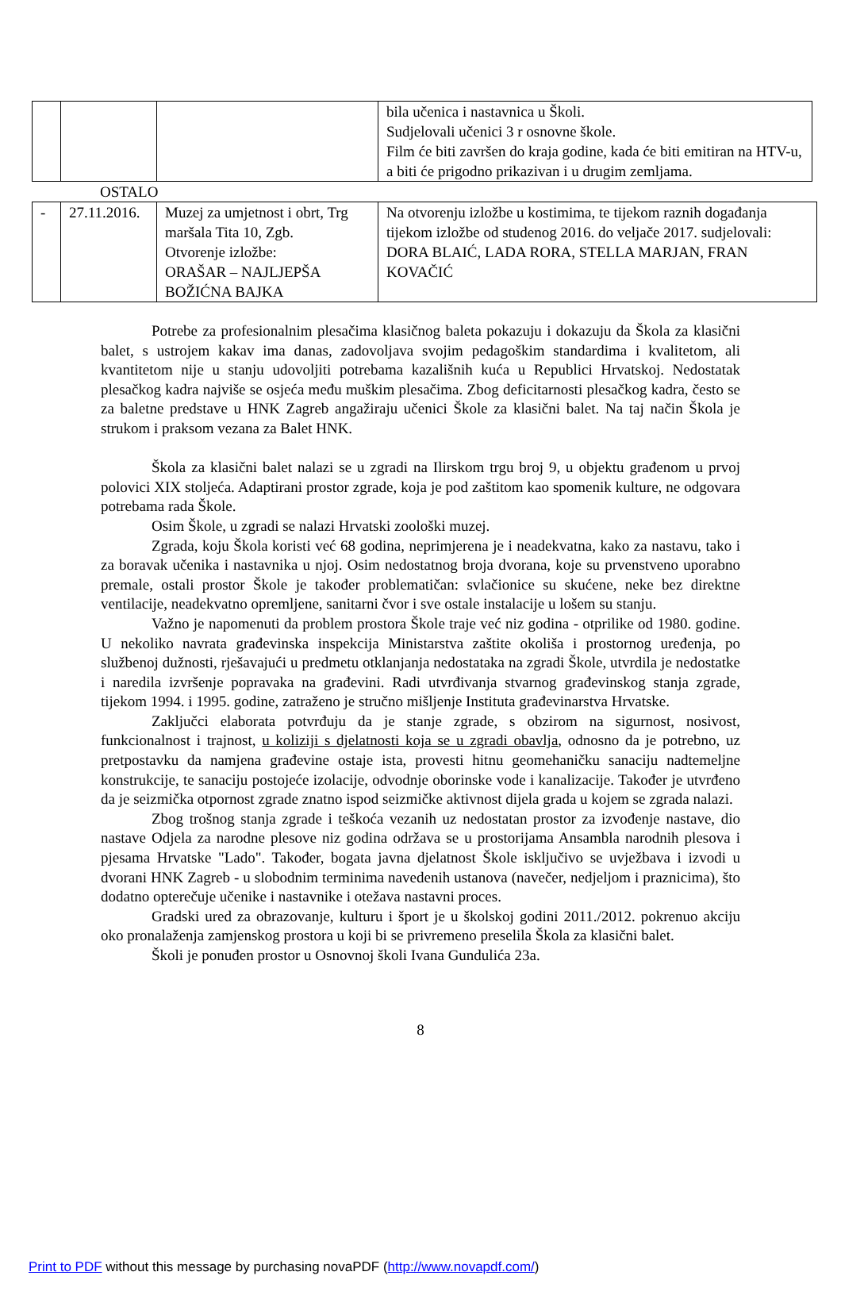| | | | bila učenica i nastavnica u Školi. Sudjelovali učenici 3 r osnovne škole. Film će biti završen do kraja godine, kada će biti emitiran na HTV-u, a biti će prigodno prikazivan i u drugim zemljama. |
OSTALO
| - | 27.11.2016. | Muzej za umjetnost i obrt, Trg maršala Tita 10, Zgb. Otvorenje izložbe: ORAŠAR – NAJLJEPŠA BOŽIĆNA BAJKA | Na otvorenju izložbe u kostimima, te tijekom raznih događanja tijekom izložbe od studenog 2016. do veljače 2017. sudjelovali: DORA BLAIĆ, LADA RORA, STELLA MARJAN, FRAN KOVAČIĆ |
Potrebe za profesionalnim plesačima klasičnog baleta pokazuju i dokazuju da Škola za klasični balet, s ustrojem kakav ima danas, zadovoljava svojim pedagoškim standardima i kvalitetom, ali kvantitetom nije u stanju udovoljiti potrebama kazališnih kuća u Republici Hrvatskoj. Nedostatak plesačkog kadra najviše se osjeća među muškim plesačima. Zbog deficitarnosti plesačkog kadra, često se za baletne predstave u HNK Zagreb angažiraju učenici Škole za klasični balet. Na taj način Škola je strukom i praksom vezana za Balet HNK.
Škola za klasični balet nalazi se u zgradi na Ilirskom trgu broj 9, u objektu građenom u prvoj polovici XIX stoljeća. Adaptirani prostor zgrade, koja je pod zaštitom kao spomenik kulture, ne odgovara potrebama rada Škole.
Osim Škole, u zgradi se nalazi Hrvatski zoološki muzej.
Zgrada, koju Škola koristi već 68 godina, neprimjerena je i neadekvatna, kako za nastavu, tako i za boravak učenika i nastavnika u njoj. Osim nedostatnog broja dvorana, koje su prvenstveno uporabno premale, ostali prostor Škole je također problematičan: svlačionice su skućene, neke bez direktne ventilacije, neadekvatno opremljene, sanitarni čvor i sve ostale instalacije u lošem su stanju.
Važno je napomenuti da problem prostora Škole traje već niz godina - otprilike od 1980. godine. U nekoliko navrata građevinska inspekcija Ministarstva zaštite okoliša i prostornog uređenja, po službenoj dužnosti, rješavajući u predmetu otklanjanja nedostataka na zgradi Škole, utvrdila je nedostatke i naredila izvršenje popravaka na građevini. Radi utvrđivanja stvarnog građevinskog stanja zgrade, tijekom 1994. i 1995. godine, zatraženo je stručno mišljenje Instituta građevinarstva Hrvatske.
Zaključci elaborata potvrđuju da je stanje zgrade, s obzirom na sigurnost, nosivost, funkcionalnost i trajnost, u koliziji s djelatnosti koja se u zgradi obavlja, odnosno da je potrebno, uz pretpostavku da namjena građevine ostaje ista, provesti hitnu geomehaničku sanaciju nadtemeljne konstrukcije, te sanaciju postojeće izolacije, odvodnje oborinske vode i kanalizacije. Također je utvrđeno da je seizmička otpornost zgrade znatno ispod seizmičke aktivnost dijela grada u kojem se zgrada nalazi.
Zbog trošnog stanja zgrade i teškoća vezanih uz nedostatan prostor za izvođenje nastave, dio nastave Odjela za narodne plesove niz godina održava se u prostorijama Ansambla narodnih plesova i pjesama Hrvatske "Lado". Također, bogata javna djelatnost Škole isključivo se uvježbava i izvodi u dvorani HNK Zagreb - u slobodnim terminima navedenih ustanova (navečer, nedjeljom i praznicima), što dodatno opterečuje učenike i nastavnike i otežava nastavni proces.
Gradski ured za obrazovanje, kulturu i šport je u školskoj godini 2011./2012. pokrenuo akciju oko pronalaženja zamjenskog prostora u koji bi se privremeno preselila Škola za klasični balet.
Školi je ponuđen prostor u Osnovnoj školi Ivana Gundulića 23a.
8
Print to PDF without this message by purchasing novaPDF (http://www.novapdf.com/)